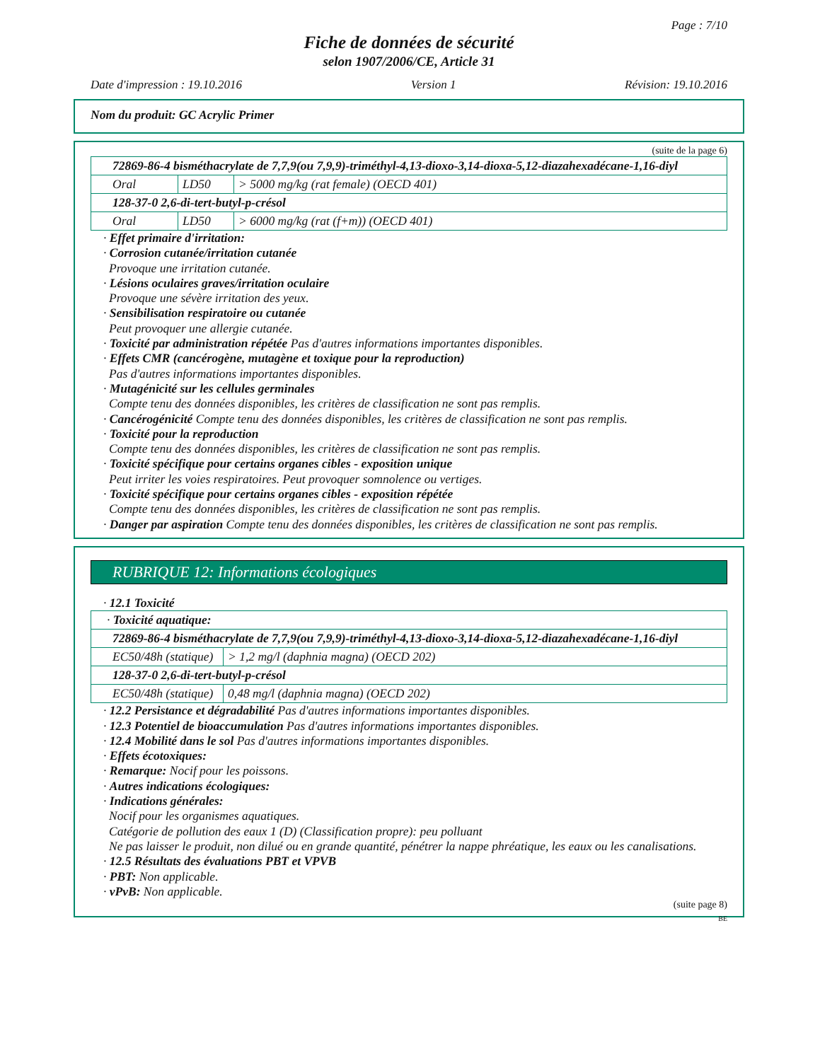Page : 7/10
Fiche de données de sécurité
selon 1907/2006/CE, Article 31
Date d'impression : 19.10.2016 Version 1 Révision: 19.10.2016
Nom du produit: GC Acrylic Primer
(suite de la page 6)
| 72869-86-4 bisméthacrylate de 7,7,9(ou 7,9,9)-triméthyl-4,13-dioxo-3,14-dioxa-5,12-diazahexadécane-1,16-diyl | | |
| Oral | LD50 | > 5000 mg/kg (rat female) (OECD 401) |
| 128-37-0 2,6-di-tert-butyl-p-crésol | | |
| Oral | LD50 | > 6000 mg/kg (rat (f+m)) (OECD 401) |
· Effet primaire d'irritation:
· Corrosion cutanée/irritation cutanée
Provoque une irritation cutanée.
· Lésions oculaires graves/irritation oculaire
Provoque une sévère irritation des yeux.
· Sensibilisation respiratoire ou cutanée
Peut provoquer une allergie cutanée.
· Toxicité par administration répétée Pas d'autres informations importantes disponibles.
· Effets CMR (cancérogène, mutagène et toxique pour la reproduction)
Pas d'autres informations importantes disponibles.
· Mutagénicité sur les cellules germinales
Compte tenu des données disponibles, les critères de classification ne sont pas remplis.
· Cancérogénicité Compte tenu des données disponibles, les critères de classification ne sont pas remplis.
· Toxicité pour la reproduction
Compte tenu des données disponibles, les critères de classification ne sont pas remplis.
· Toxicité spécifique pour certains organes cibles - exposition unique
Peut irriter les voies respiratoires. Peut provoquer somnolence ou vertiges.
· Toxicité spécifique pour certains organes cibles - exposition répétée
Compte tenu des données disponibles, les critères de classification ne sont pas remplis.
· Danger par aspiration Compte tenu des données disponibles, les critères de classification ne sont pas remplis.
RUBRIQUE 12: Informations écologiques
· 12.1 Toxicité
| · Toxicité aquatique: | |
| 72869-86-4 bisméthacrylate de 7,7,9(ou 7,9,9)-triméthyl-4,13-dioxo-3,14-dioxa-5,12-diazahexadécane-1,16-diyl | |
| EC50/48h (statique) | > 1,2 mg/l (daphnia magna) (OECD 202) |
| 128-37-0 2,6-di-tert-butyl-p-crésol | |
| EC50/48h (statique) | 0,48 mg/l (daphnia magna) (OECD 202) |
· 12.2 Persistance et dégradabilité Pas d'autres informations importantes disponibles.
· 12.3 Potentiel de bioaccumulation Pas d'autres informations importantes disponibles.
· 12.4 Mobilité dans le sol Pas d'autres informations importantes disponibles.
· Effets écotoxiques:
· Remarque: Nocif pour les poissons.
· Autres indications écologiques:
· Indications générales:
Nocif pour les organismes aquatiques.
Catégorie de pollution des eaux 1 (D) (Classification propre): peu polluant
Ne pas laisser le produit, non dilué ou en grande quantité, pénétrer la nappe phréatique, les eaux ou les canalisations.
· 12.5 Résultats des évaluations PBT et VPVB
· PBT: Non applicable.
· vPvB: Non applicable.
(suite page 8)
BE